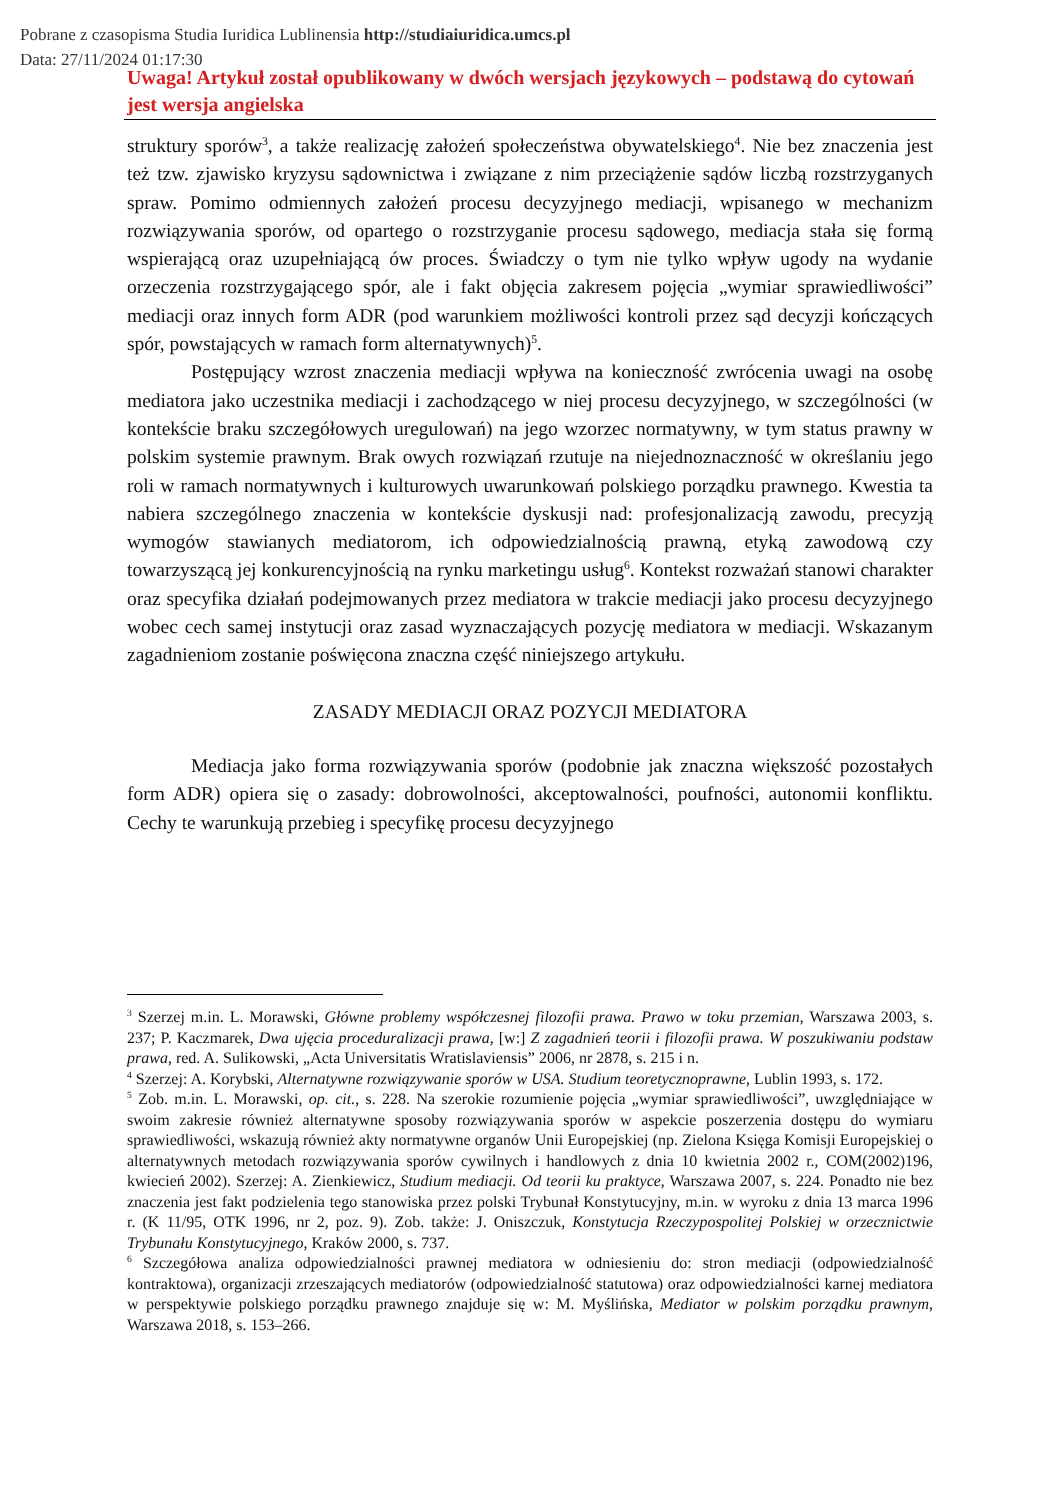Pobrane z czasopisma Studia Iuridica Lublinensia http://studiaiuridica.umcs.pl
Data: 27/11/2024 01:17:30
Uwaga! Artykuł został opublikowany w dwóch wersjach językowych – podstawą do cytowań jest wersja angielska
struktury sporów<sup>3</sup>, a także realizację założeń społeczeństwa obywatelskiego<sup>4</sup>. Nie bez znaczenia jest też tzw. zjawisko kryzysu sądownictwa i związane z nim przeciążenie sądów liczbą rozstrzyganych spraw. Pomimo odmiennych założeń procesu decyzyjnego mediacji, wpisanego w mechanizm rozwiązywania sporów, od opartego o rozstrzyganie procesu sądowego, mediacja stała się formą wspierającą oraz uzupełniającą ów proces. Świadczy o tym nie tylko wpływ ugody na wydanie orzeczenia rozstrzygającego spór, ale i fakt objęcia zakresem pojęcia „wymiar sprawiedliwości” mediacji oraz innych form ADR (pod warunkiem możliwości kontroli przez sąd decyzji kończących spór, powstających w ramach form alternatywnych)<sup>5</sup>.
Postępujący wzrost znaczenia mediacji wpływa na konieczność zwrócenia uwagi na osobę mediatora jako uczestnika mediacji i zachodzącego w niej procesu decyzyjnego, w szczególności (w kontekście braku szczegółowych uregulowań) na jego wzorzec normatywny, w tym status prawny w polskim systemie prawnym. Brak owych rozwiązań rzutuje na niejednoznaczność w określaniu jego roli w ramach normatywnych i kulturowych uwarunkowań polskiego porządku prawnego. Kwestia ta nabiera szczególnego znaczenia w kontekście dyskusji nad: profesjonalizacją zawodu, precyzją wymogów stawianych mediatorom, ich odpowiedzialnością prawną, etyką zawodową czy towarzyszącą jej konkurencyjnością na rynku marketingu usług<sup>6</sup>. Kontekst rozważań stanowi charakter oraz specyfika działań podejmowanych przez mediatora w trakcie mediacji jako procesu decyzyjnego wobec cech samej instytucji oraz zasad wyznaczających pozycję mediatora w mediacji. Wskazanym zagadnieniom zostanie poświęcona znaczna część niniejszego artykułu.
ZASADY MEDIACJI ORAZ POZYCJI MEDIATORA
Mediacja jako forma rozwiązywania sporów (podobnie jak znaczna większość pozostałych form ADR) opiera się o zasady: dobrowolności, akceptowalności, poufności, autonomii konfliktu. Cechy te warunkują przebieg i specyfikę procesu decyzyjnego
<sup>3</sup> Szerzej m.in. L. Morawski, Główne problemy współczesnej filozofii prawa. Prawo w toku przemian, Warszawa 2003, s. 237; P. Kaczmarek, Dwa ujęcia proceduralizacji prawa, [w:] Z zagadnień teorii i filozofii prawa. W poszukiwaniu podstaw prawa, red. A. Sulikowski, „Acta Universitatis Wratislaviensis” 2006, nr 2878, s. 215 i n.
<sup>4</sup> Szerzej: A. Korybski, Alternatywne rozwiązywanie sporów w USA. Studium teoretycznoprawne, Lublin 1993, s. 172.
<sup>5</sup> Zob. m.in. L. Morawski, op. cit., s. 228. Na szerokie rozumienie pojęcia „wymiar sprawiedliwości”, uwzględniające w swoim zakresie również alternatywne sposoby rozwiązywania sporów w aspekcie poszerzenia dostępu do wymiaru sprawiedliwości, wskazują również akty normatywne organów Unii Europejskiej (np. Zielona Księga Komisji Europejskiej o alternatywnych metodach rozwiązywania sporów cywilnych i handlowych z dnia 10 kwietnia 2002 r., COM(2002)196, kwiecień 2002). Szerzej: A. Zienkiewicz, Studium mediacji. Od teorii ku praktyce, Warszawa 2007, s. 224. Ponadto nie bez znaczenia jest fakt podzielenia tego stanowiska przez polski Trybunał Konstytucyjny, m.in. w wyroku z dnia 13 marca 1996 r. (K 11/95, OTK 1996, nr 2, poz. 9). Zob. także: J. Oniszczuk, Konstytucja Rzeczypospolitej Polskiej w orzecznictwie Trybunału Konstytucyjnego, Kraków 2000, s. 737.
<sup>6</sup> Szczegółowa analiza odpowiedzialności prawnej mediatora w odniesieniu do: stron mediacji (odpowiedzialność kontraktowa), organizacji zrzeszających mediatorów (odpowiedzialność statutowa) oraz odpowiedzialności karnej mediatora w perspektywie polskiego porządku prawnego znajduje się w: M. Myślińska, Mediator w polskim porządku prawnym, Warszawa 2018, s. 153–266.